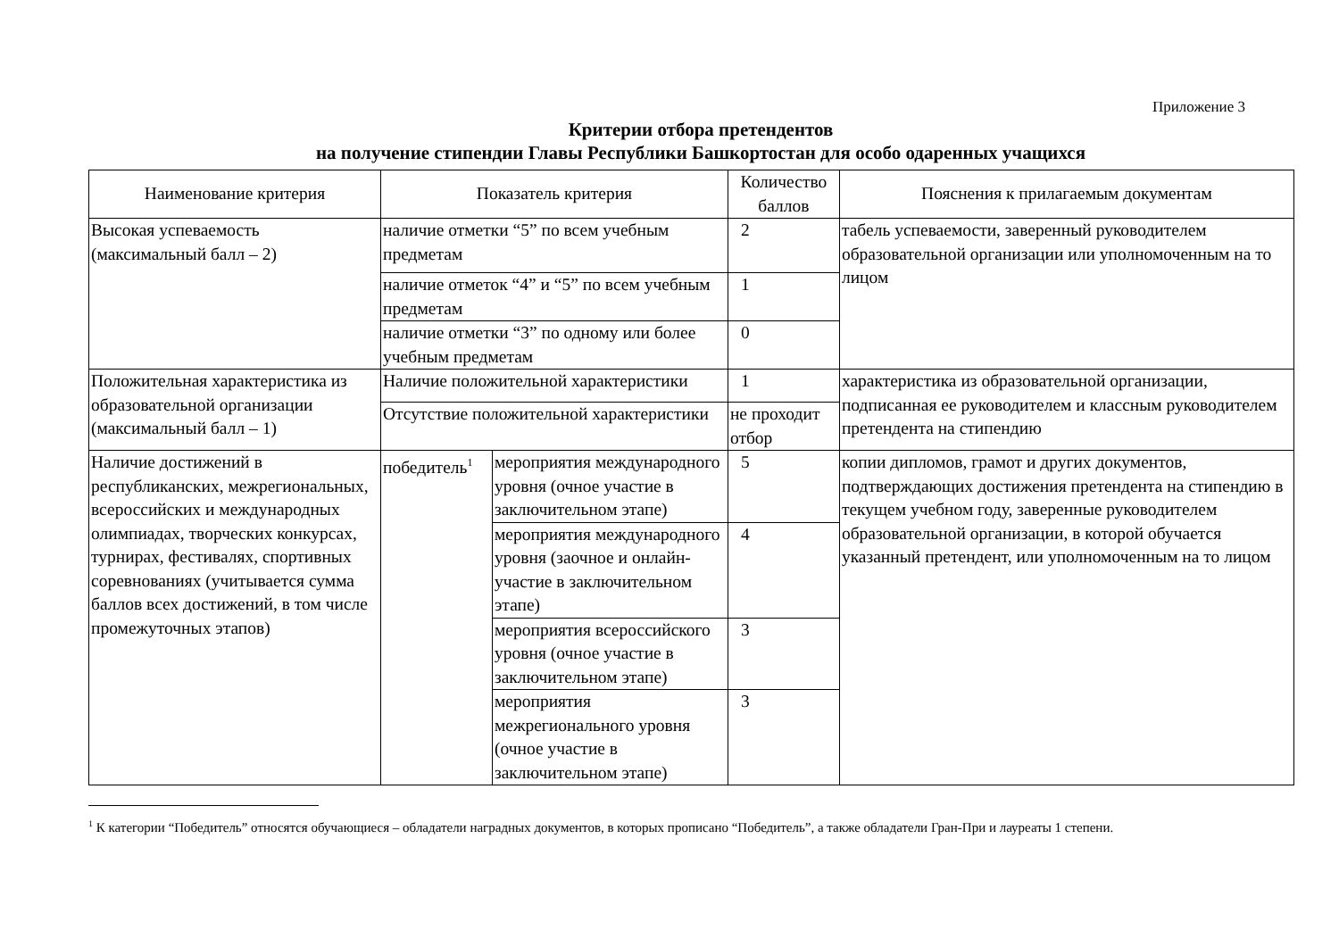Приложение 3
Критерии отбора претендентов
на получение стипендии Главы Республики Башкортостан для особо одаренных учащихся
| Наименование критерия | Показатель критерия | | Количество баллов | Пояснения к прилагаемым документам |
| Высокая успеваемость (максимальный балл – 2) | наличие отметки “5” по всем учебным предметам | | 2 | табель успеваемости, заверенный руководителем образовательной организации или уполномоченным на то лицом |
| | наличие отметок “4” и “5” по всем учебным предметам | | 1 | |
| | наличие отметки “3” по одному или более учебным предметам | | 0 | |
| Положительная характеристика из образовательной организации (максимальный балл – 1) | Наличие положительной характеристики | | 1 | характеристика из образовательной организации, подписанная ее руководителем и классным руководителем претендента на стипендию |
| | Отсутствие положительной характеристики | | не проходит отбор | |
| Наличие достижений в республиканских, межрегиональных, всероссийских и международных олимпиадах, творческих конкурсах, турнирах, фестивалях, спортивных соревнованиях (учитывается сумма баллов всех достижений, в том числе промежуточных этапов) | победитель<sup>1</sup> | мероприятия международного уровня (очное участие в заключительном этапе) | 5 | копии дипломов, грамот и других документов, подтверждающих достижения претендента на стипендию в текущем учебном году, заверенные руководителем образовательной организации, в которой обучается указанный претендент, или уполномоченным на то лицом |
| | | мероприятия международного уровня (заочное и онлайн-участие в заключительном этапе) | 4 | |
| | | мероприятия всероссийского уровня (очное участие в заключительном этапе) | 3 | |
| | | мероприятия межрегионального уровня (очное участие в заключительном этапе) | 3 | |
<sup>1</sup> К категории “Победитель” относятся обучающиеся – обладатели наградных документов, в которых прописано “Победитель”, а также обладатели Гран-При и лауреаты 1 степени.